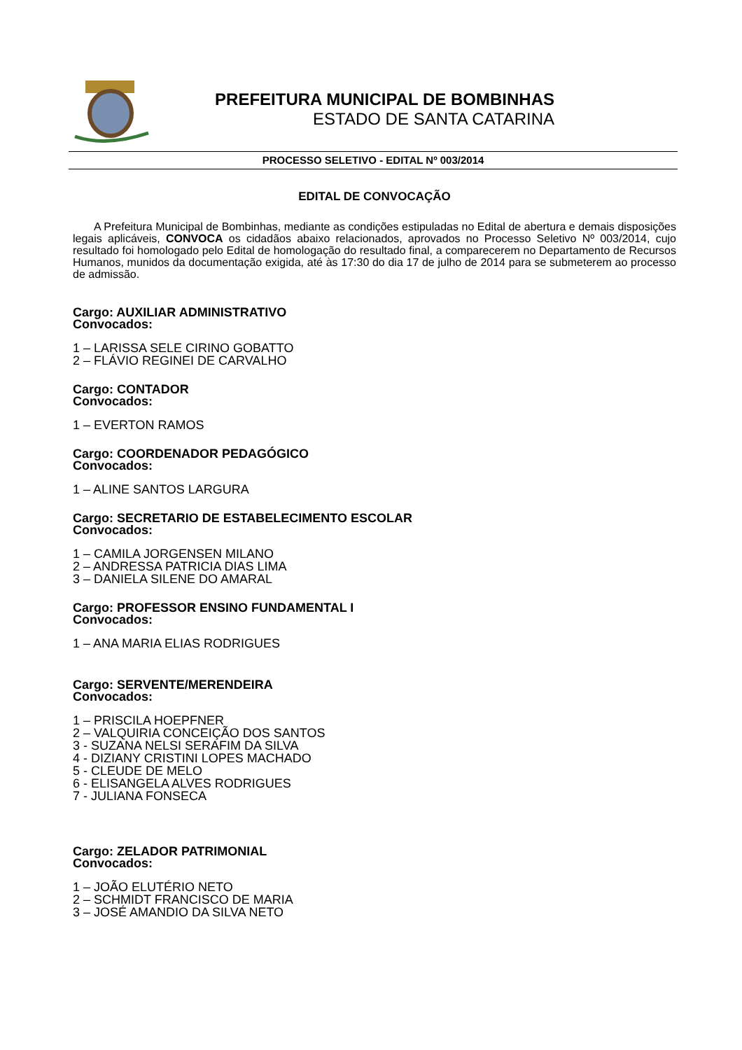PREFEITURA MUNICIPAL DE BOMBINHAS
ESTADO DE SANTA CATARINA
PROCESSO SELETIVO - EDITAL Nº 003/2014
EDITAL DE CONVOCAÇÃO
A Prefeitura Municipal de Bombinhas, mediante as condições estipuladas no Edital de abertura e demais disposições legais aplicáveis, CONVOCA os cidadãos abaixo relacionados, aprovados no Processo Seletivo Nº 003/2014, cujo resultado foi homologado pelo Edital de homologação do resultado final, a comparecerem no Departamento de Recursos Humanos, munidos da documentação exigida, até às 17:30 do dia 17 de julho de 2014 para se submeterem ao processo de admissão.
Cargo: AUXILIAR ADMINISTRATIVO
Convocados:
1 – LARISSA SELE CIRINO GOBATTO
2 – FLÁVIO REGINEI DE CARVALHO
Cargo: CONTADOR
Convocados:
1 – EVERTON RAMOS
Cargo: COORDENADOR PEDAGÓGICO
Convocados:
1 – ALINE SANTOS LARGURA
Cargo: SECRETARIO DE ESTABELECIMENTO ESCOLAR
Convocados:
1 – CAMILA JORGENSEN MILANO
2 – ANDRESSA PATRICIA DIAS LIMA
3 – DANIELA SILENE DO AMARAL
Cargo: PROFESSOR ENSINO FUNDAMENTAL I
Convocados:
1 – ANA MARIA ELIAS RODRIGUES
Cargo: SERVENTE/MERENDEIRA
Convocados:
1 – PRISCILA HOEPFNER
2 – VALQUIRIA CONCEIÇÃO DOS SANTOS
3 - SUZANA NELSI SERAFIM DA SILVA
4 - DIZIANY CRISTINI LOPES MACHADO
5 - CLEUDE DE MELO
6 - ELISANGELA ALVES RODRIGUES
7 - JULIANA FONSECA
Cargo: ZELADOR PATRIMONIAL
Convocados:
1 – JOÃO ELUTÉRIO NETO
2 – SCHMIDT FRANCISCO DE MARIA
3 – JOSÉ AMANDIO DA SILVA NETO